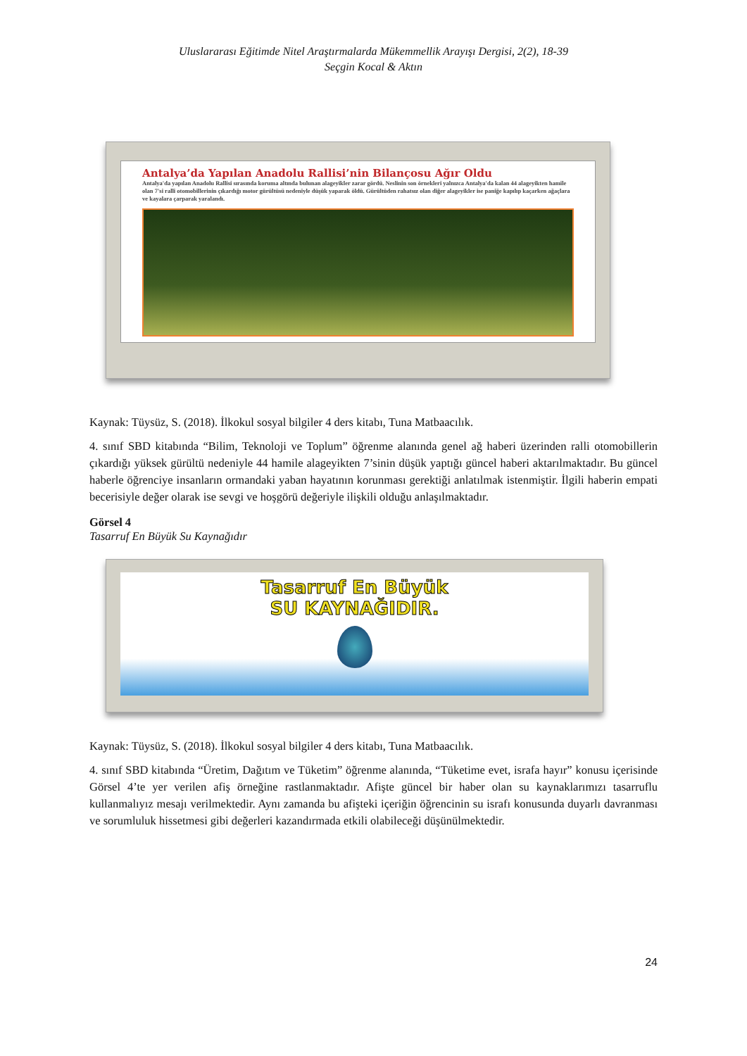Uluslararası Eğitimde Nitel Araştırmalarda Mükemmellik Arayışı Dergisi, 2(2), 18-39
Seçgin Kocal & Aktın
Antalya’da Yapılan Anadolu Rallisi’nin Bilançosu Ağır Oldu
Antalya'da yapılan Anadolu Rallisi sırasında koruma altında bulunan alageyikler zarar gördü. Neslinin son örnekleri yalnızca Antalya'da kalan 44 alageyikten hamile olan 7'si ralli otomobillerinin çıkardığı motor gürültüsü nedeniyle düşük yaparak öldü. Gürültüden rahatsız olan diğer alageyikler ise paniğe kapılıp kaçarken ağaçlara ve kayalara çarparak yaralandı.
Kaynak: Tüysüz, S. (2018). İlkokul sosyal bilgiler 4 ders kitabı, Tuna Matbaacılık.
4. sınıf SBD kitabında “Bilim, Teknoloji ve Toplum” öğrenme alanında genel ağ haberi üzerinden ralli otomobillerin çıkardığı yüksek gürültü nedeniyle 44 hamile alageyikten 7’sinin düşük yaptığı güncel haberi aktarılmaktadır. Bu güncel haberle öğrenciye insanların ormandaki yaban hayatının korunması gerektiği anlatılmak istenmiştir. İlgili haberin empati becerisiyle değer olarak ise sevgi ve hoşgörü değeriyle ilişkili olduğu anlaşılmaktadır.
Görsel 4
Tasarruf En Büyük Su Kaynağıdır
Tasarruf En Büyük
SU KAYNAĞIDIR.
Kaynak: Tüysüz, S. (2018). İlkokul sosyal bilgiler 4 ders kitabı, Tuna Matbaacılık.
4. sınıf SBD kitabında “Üretim, Dağıtım ve Tüketim” öğrenme alanında, “Tüketime evet, israfa hayır” konusu içerisinde Görsel 4’te yer verilen afiş örneğine rastlanmaktadır. Afişte güncel bir haber olan su kaynaklarımızı tasarruflu kullanmalıyız mesajı verilmektedir. Aynı zamanda bu afişteki içeriğin öğrencinin su israfı konusunda duyarlı davranması ve sorumluluk hissetmesi gibi değerleri kazandırmada etkili olabileceği düşünülmektedir.
24